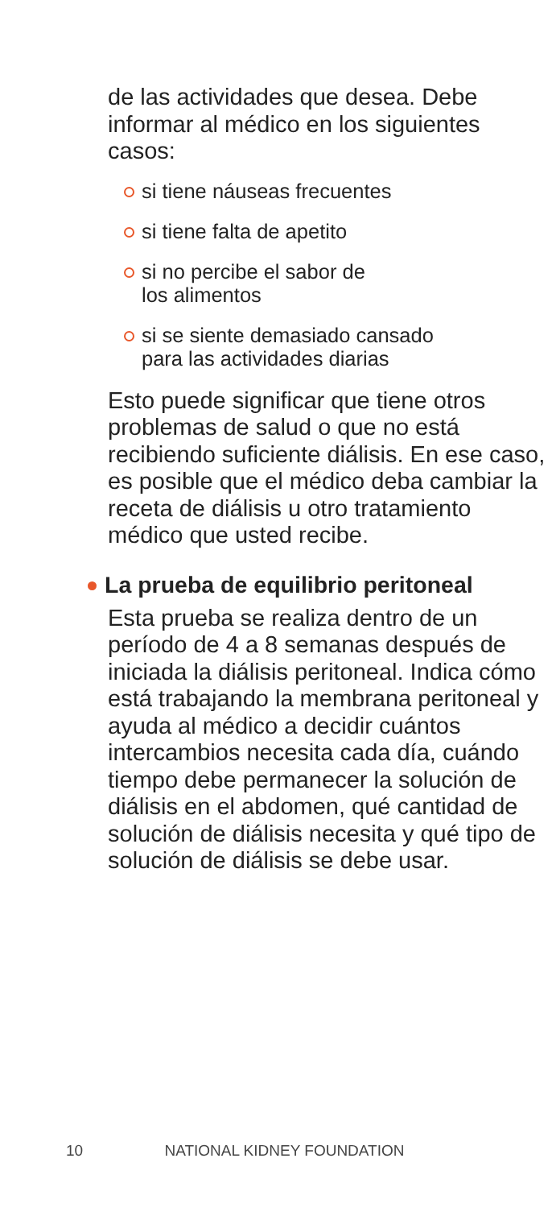de las actividades que desea. Debe informar al médico en los siguientes casos:
si tiene náuseas frecuentes
si tiene falta de apetito
si no percibe el sabor de
los alimentos
si se siente demasiado cansado
para las actividades diarias
Esto puede significar que tiene otros problemas de salud o que no está recibiendo suficiente diálisis. En ese caso, es posible que el médico deba cambiar la receta de diálisis u otro tratamiento médico que usted recibe.
La prueba de equilibrio peritoneal
Esta prueba se realiza dentro de un período de 4 a 8 semanas después de iniciada la diálisis peritoneal. Indica cómo está trabajando la membrana peritoneal y ayuda al médico a decidir cuántos intercambios necesita cada día, cuándo tiempo debe permanecer la solución de diálisis en el abdomen, qué cantidad de solución de diálisis necesita y qué tipo de solución de diálisis se debe usar.
10 NATIONAL KIDNEY FOUNDATION